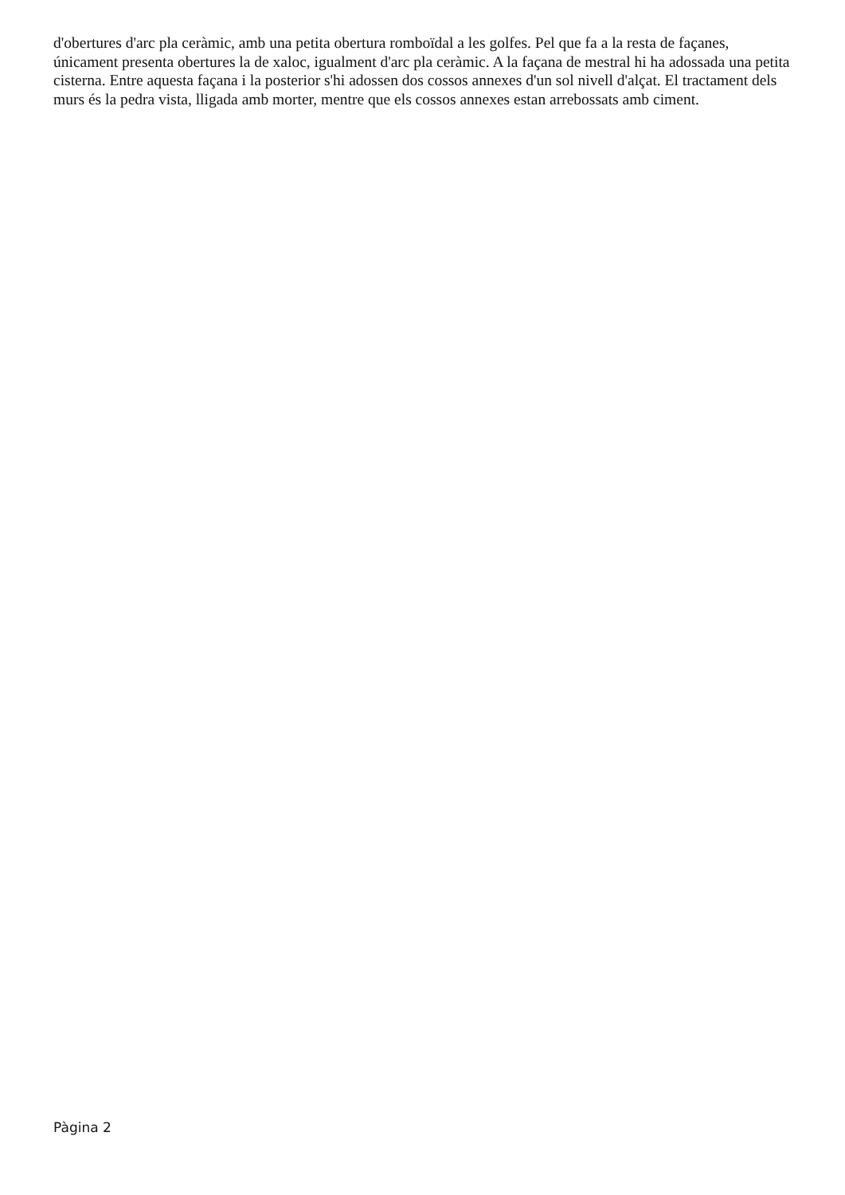d'obertures d'arc pla ceràmic, amb una petita obertura romboïdal a les golfes. Pel que fa a la resta de façanes, únicament presenta obertures la de xaloc, igualment d'arc pla ceràmic. A la façana de mestral hi ha adossada una petita cisterna. Entre aquesta façana i la posterior s'hi adossen dos cossos annexes d'un sol nivell d'alçat. El tractament dels murs és la pedra vista, lligada amb morter, mentre que els cossos annexes estan arrebossats amb ciment.
Pàgina 2